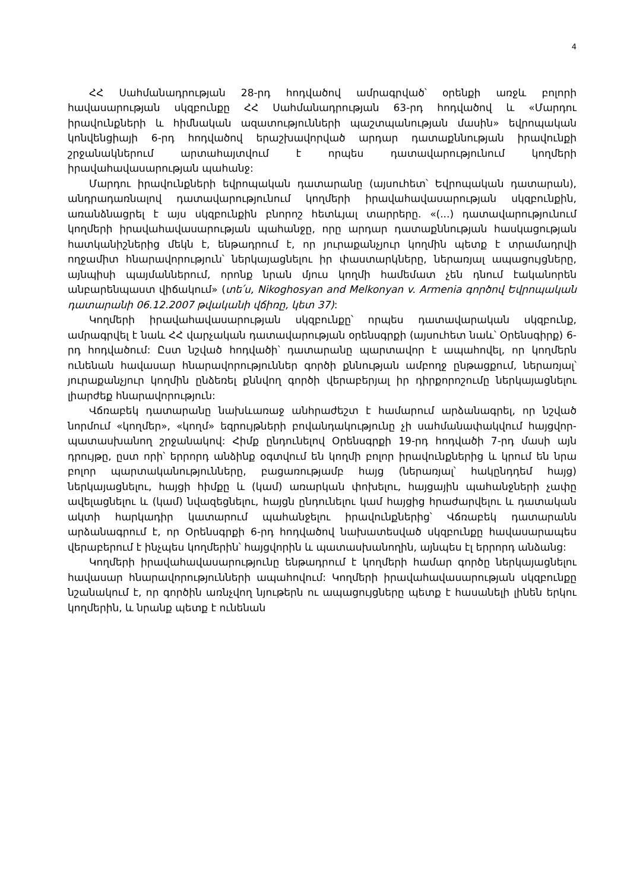4
ՀՀ Սահմանադրության 28-րդ հոդվածով ամրագրված՝ օրենքի առջև բոլորի հավասարության սկզբունքը ՀՀ Սահմանադրության 63-րդ հոդվածով և «Մարդու իրավունքների և հիմնական ազատությունների պաշտպանության մասին» եվրոպական կոնվենցիայի 6-րդ հոդվածով երաշխավորված արդար դատաքննության իրավունքի շրջանակներում արտահայտվում է որպես դատավարությունում կողմերի իրավահավասարության պահանջ:
Մարդու իրավունքների եվրոպական դատարանը (այսուհետ՝ Եվրոպական դատարան), անդրադառնալով դատավարությունում կողմերի իրավահավասարության սկզբունքին, առանձնացրել է այս սկզբունքին բնորոշ հետևյալ տարրերը. «(...) դատավարությունում կողմերի իրավահավասարության պահանջը, որը արդար դատաքննության հասկացության հատկանիշներից մեկն է, ենթադրում է, որ յուրաքանչյուր կողմին պետք է տրամադրվի ողջամիտ հնարավորություն՝ ներկայացնելու իր փաստարկները, ներառյալ ապացույցները, այնպիսի պայմաններում, որոնք նրան մյուս կողմի համեմատ չեն դնում էականորեն անբարենպաստ վիճակում» (տե՛ս, Nikoghosyan and Melkonyan v. Armenia գործով Եվրոպական դատարանի 06.12.2007 թվականի վճիռը, կետ 37):
Կողմերի իրավահավասարության սկզբունքը՝ որպես դատավարական սկզբունք, ամրագրվել է նաև ՀՀ վարչական դատավարության օրենսգրքի (այսուհետ նաև՝ Օրենսգիրք) 6-րդ հոդվածում: Ըստ նշված հոդվածի՝ դատարանը պարտավոր է ապահովել, որ կողմերն ունենան հավասար հնարավորություններ գործի քննության ամբողջ ընթացքում, ներառյալ՝ յուրաքանչյուր կողմին ընձեռել քննվող գործի վերաբերյալ իր դիրքորոշումը ներկայացնելու լիարժեք հնարավորություն:
Վճռաբեկ դատարանը նախևառաջ անհրաժեշտ է համարում արձանագրել, որ նշված նորմում «կողմեր», «կողմ» եզրույթների բովանդակությունը չի սահմանափակվում հայցվոր-պատասխանող շրջանակով: Հիմք ընդունելով Օրենսգրքի 19-րդ հոդվածի 7-րդ մասի այն դրույթը, ըստ որի՝ երրորդ անձինք օգտվում են կողմի բոլոր իրավունքներից և կրում են նրա բոլոր պարտականությունները, բացառությամբ հայց (ներառյալ՝ հակընդդեմ հայց) ներկայացնելու, հայցի հիմքը և (կամ) առարկան փոխելու, հայցային պահանջների չափը ավելացնելու և (կամ) նվազեցնելու, հայցն ընդունելու կամ հայցից հրաժարվելու և դատական ակտի հարկադիր կատարում պահանջելու իրավունքներից՝ Վճռաբեկ դատարանն արձանագրում է, որ Օրենսգրքի 6-րդ հոդվածով նախատեսված սկզբունքը հավասարապես վերաբերում է ինչպես կողմերին՝ հայցվորին և պատասխանողին, այնպես էլ երրորդ անձանց:
Կողմերի իրավահավասարությունը ենթադրում է կողմերի համար գործը ներկայացնելու հավասար հնարավորությունների ապահովում: Կողմերի իրավահավասարության սկզբունքը նշանակում է, որ գործին առնչվող նյութերն ու ապացույցները պետք է հասանելի լինեն երկու կողմերին, և նրանք պետք է ունենան